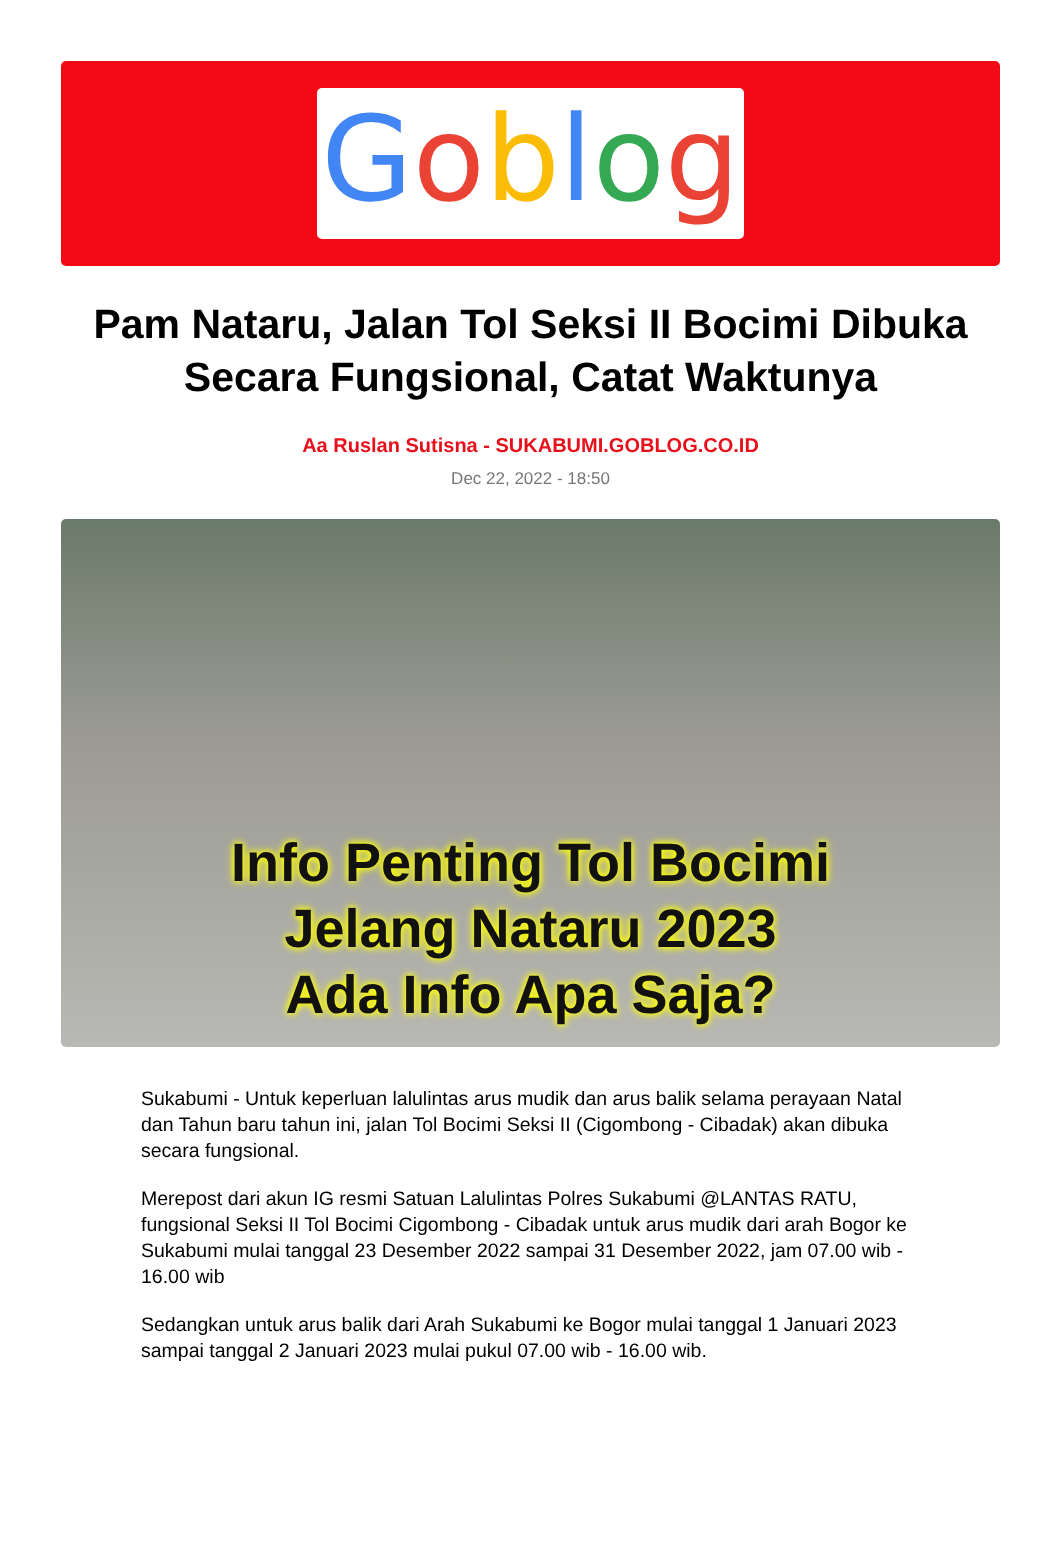Goblog
Pam Nataru, Jalan Tol Seksi II Bocimi Dibuka Secara Fungsional, Catat Waktunya
Aa Ruslan Sutisna - SUKABUMI.GOBLOG.CO.ID
Dec 22, 2022 - 18:50
Info Penting Tol Bocimi
Jelang Nataru 2023
Ada Info Apa Saja?
Sukabumi - Untuk keperluan lalulintas arus mudik dan arus balik selama perayaan Natal dan Tahun baru tahun ini, jalan Tol Bocimi Seksi II (Cigombong - Cibadak) akan dibuka secara fungsional.
Merepost dari akun IG resmi Satuan Lalulintas Polres Sukabumi @LANTAS RATU, fungsional Seksi II Tol Bocimi Cigombong - Cibadak untuk arus mudik dari arah Bogor ke Sukabumi mulai tanggal 23 Desember 2022 sampai 31 Desember 2022, jam 07.00 wib - 16.00 wib
Sedangkan untuk arus balik dari Arah Sukabumi ke Bogor mulai tanggal 1 Januari 2023 sampai tanggal 2 Januari 2023 mulai pukul 07.00 wib - 16.00 wib.